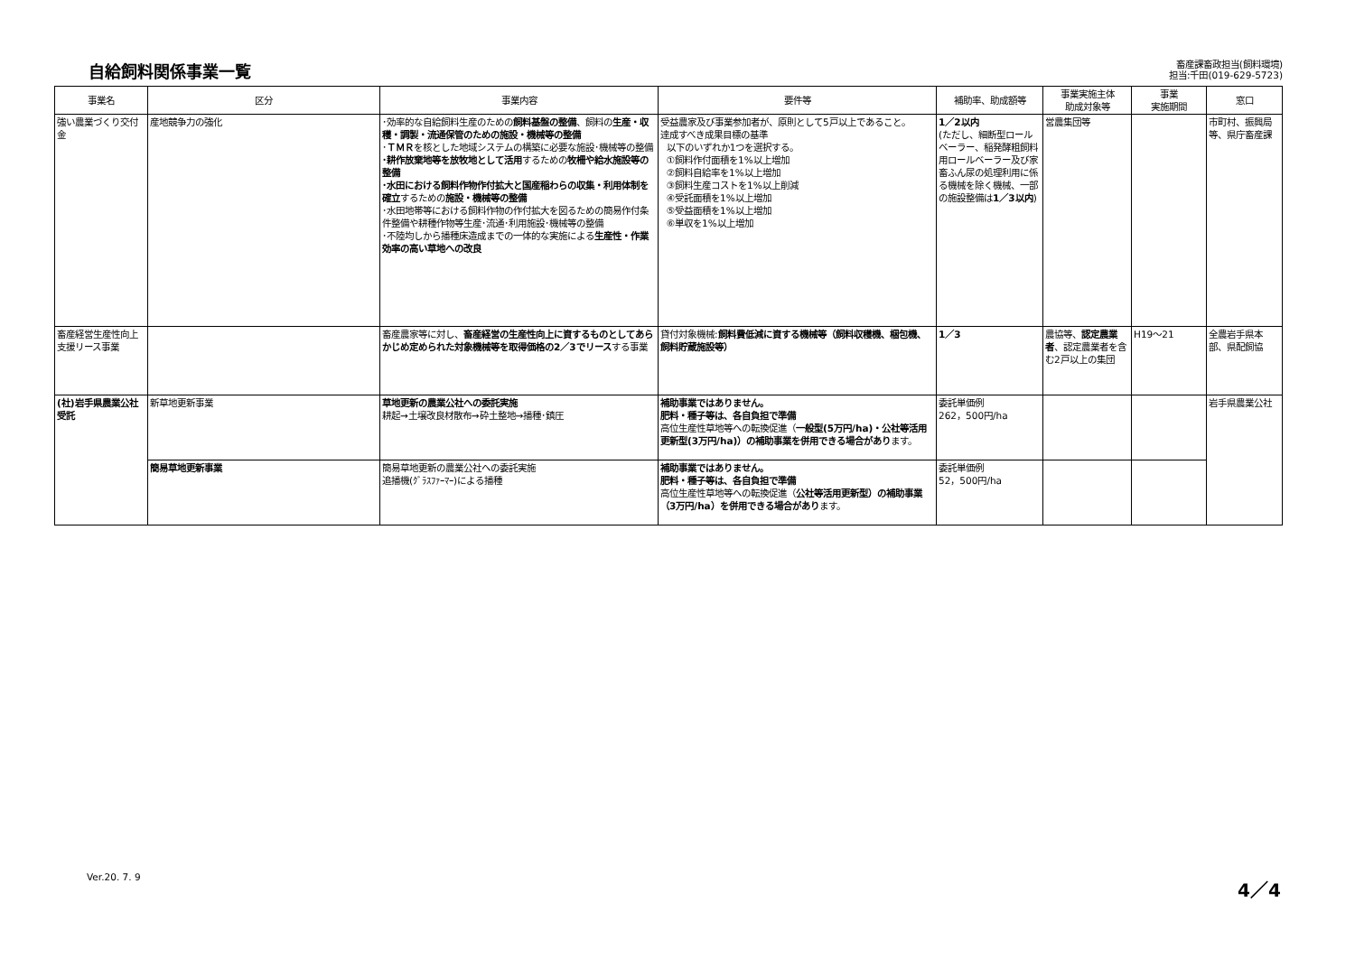自給飼料関係事業一覧
畜産課畜政担当(飼料環境)
担当:千田(019-629-5723)
| 事業名 | 区分 | 事業内容 | 要件等 | 補助率、助成額等 | 事業実施主体 助成対象等 | 事業 実施期間 | 窓口 |
| --- | --- | --- | --- | --- | --- | --- | --- |
| 強い農業づくり交付金 | 産地競争力の強化 | ･効率的な自給飼料生産のための 飼料基盤の整備 、飼料の 生産・収穫・調製・流通保管のための施設・機械等の整備 ･ ＴＭＲ を核とした地域システムの構築に必要な施設･機械等の整備 ･耕作放棄地等を放牧地として活用 するための 牧柵や給水施設等の整備 ･水田における飼料作物作付拡大と国産稲わらの収集・利用体制を確立 するための 施設・機械等の整備 ･水田地帯等における飼料作物の作付拡大を図るための簡易作付条件整備や耕種作物等生産･流通･利用施設･機械等の整備 ･不陸均しから播種床造成までの一体的な実施による 生産性・作業効率の高い草地への改良 | 受益農家及び事業参加者が、原則として5戸以上であること。 達成すべき成果目標の基準 以下のいずれか1つを選択する。 ①飼料作付面積を1%以上増加 ②飼料自給率を1%以上増加 ③飼料生産コストを1%以上削減 ④受託面積を1%以上増加 ⑤受益面積を1%以上増加 ⑥単収を1%以上増加 | 1／2以内 (ただし、細断型ロールベーラー、稲発酵粗飼料用ロールベーラー及び家畜ふん尿の処理利用に係る機械を除く機械、一部の施設整備は 1／3以内 ) | 営農集団等 | | 市町村、振興局等、県庁畜産課 |
| 畜産経営生産性向上支援リース事業 | | 畜産農家等に対し、 畜産経営の生産性向上に資するものとしてあらかじめ定められた対象機械等を取得価格の2／3でリース する事業 | 貸付対象機械: 飼料費低減に資する機械等（飼料収穫機、梱包機、飼料貯蔵施設等） | 1／3 | 農協等、 認定農業者 、認定農業者を含む2戸以上の集団 | H19～21 | 全農岩手県本部、県配飼協 |
| (社)岩手県農業公社受託 | 新草地更新事業 | 草地更新の農業公社への委託実施 耕起→土壌改良材散布→砕土整地→播種･鎮圧 | 補助事業ではありません。 肥料・種子等は、各自負担で準備 高位生産性草地等への転換促進（ 一般型(5万円/ha)・公社等活用更新型(3万円/ha)）の補助事業を併用できる場合があり ます。 | 委託単価例 262，500円/ha | | | 岩手県農業公社 |
| | 簡易草地更新事業 | 簡易草地更新の農業公社への委託実施 追播機(ｸﾞﾗｽﾌｧｰﾏｰ)による播種 | 補助事業ではありません。 肥料・種子等は、各自負担で準備 高位生産性草地等への転換促進（ 公社等活用更新型）の補助事業（3万円/ha）を併用できる場合があり ます。 | 委託単価例 52，500円/ha | | | |
Ver.20. 7. 9 4／4